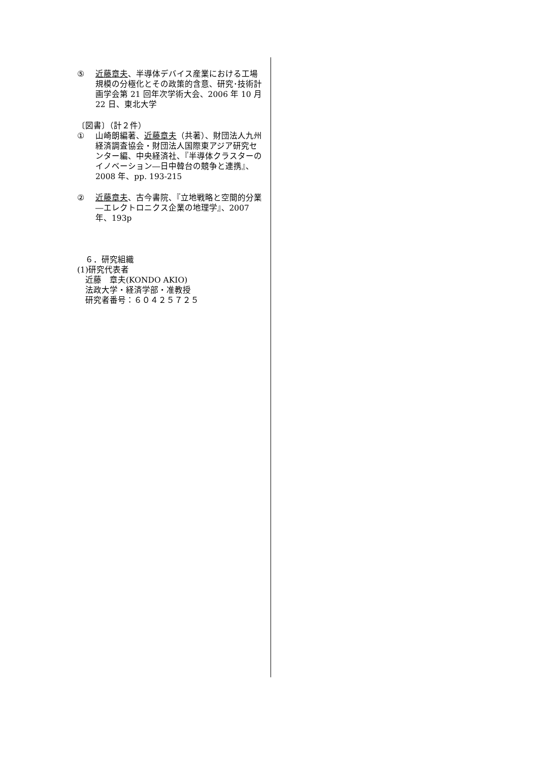⑤ 近藤章夫、半導体デバイス産業における工場規模の分極化とその政策的含意、研究･技術計画学会第 21 回年次学術大会、2006 年 10 月 22 日、東北大学
〔図書〕（計２件）
① 山崎朗編著、近藤章夫（共著）、財団法人九州経済調査協会・財団法人国際東アジア研究センター編、中央経済社、『半導体クラスターのイノベーション―日中韓台の競争と連携』、2008 年、pp. 193-215
② 近藤章夫、古今書院、『立地戦略と空間的分業―エレクトロニクス企業の地理学』、2007 年、193p
　６．研究組織
(1)研究代表者
　近藤　章夫(KONDO AKIO)
　法政大学・経済学部・准教授
　研究者番号：６０４２５７２５